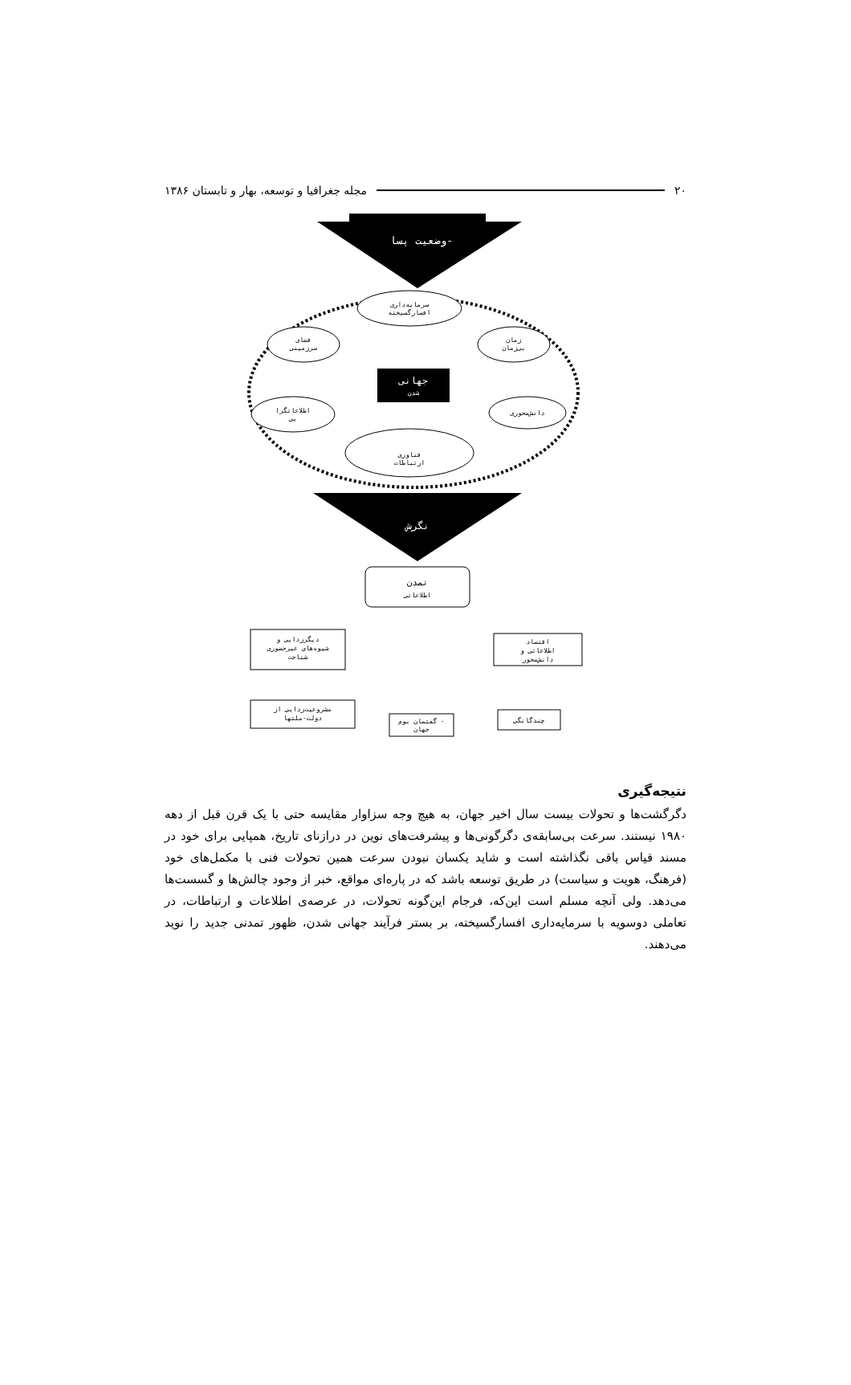۲۰ مجله جغرافیا و توسعه، بهار و تابستان ۱۳۸۶
وضعیت پسا-
سرمایه‌داری
افسارگسیخته
فضای
سرزمینی
زمان
بی‌زمان
جهانی
شدن
اطلاعاتگرا
یی
دانش‌محوری
فناوری
ارتباطات
نگرش
تمدن
اطلاعاتی
دیگرزدایی و
شیوه‌های غیرحضوری
شناخت
اقتصاد
اطلاعاتی و
دانش‌محور
مشروعیت‌زدایی از
دولت-ملتها
گفتمان بوم -
جهان
چندگانگی
نتیجه‌گیری
دگرگشت‌ها و تحولات بیست سال اخیر جهان، به هیچ وجه سزاوار مقایسه حتی با یک قرن قبل از دهه ۱۹۸۰ نیستند. سرعت بی‌سابقه‌ی دگرگونی‌ها و پیشرفت‌های نوین در درازنای تاریخ، همپایی برای خود در مسند قیاس باقی نگذاشته است و شاید یکسان نبودن سرعت همین تحولات فنی با مکمل‌های خود (فرهنگ، هویت و سیاست) در طریق توسعه باشد که در پاره‌ای مواقع، خبر از وجود چالش‌ها و گسست‌ها می‌دهد. ولی آنچه مسلم است این‌که، فرجام این‌گونه تحولات، در عرصه‌ی اطلاعات و ارتباطات، در تعاملی دوسویه با سرمایه‌داری افسارگسیخته، بر بستر فرآیند جهانی شدن، ظهور تمدنی جدید را نوید می‌دهند.